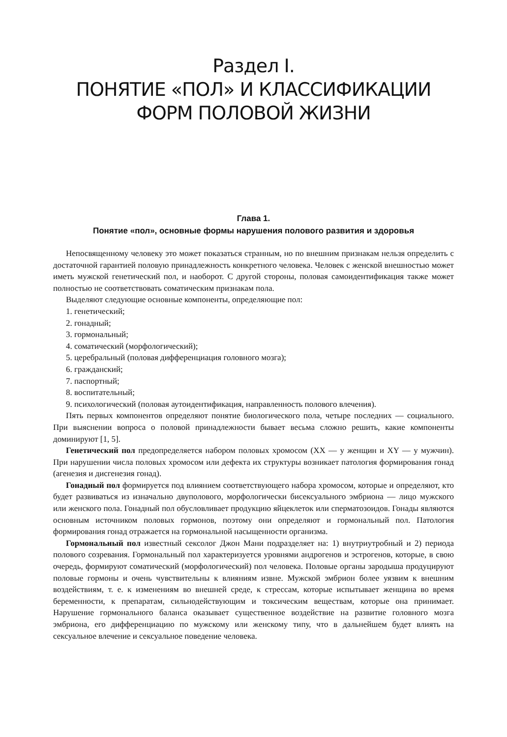Раздел I.
ПОНЯТИЕ «ПОЛ» И КЛАССИФИКАЦИИ
ФОРМ ПОЛОВОЙ ЖИЗНИ
Глава 1.
Понятие «пол», основные формы нарушения полового развития и здоровья
Непосвященному человеку это может показаться странным, но по внешним признакам нельзя определить с достаточной гарантией половую принадлежность конкретного человека. Человек с женской внешностью может иметь мужской генетический пол, и наоборот. С другой стороны, половая самоидентификация также может полностью не соответствовать соматическим признакам пола.
Выделяют следующие основные компоненты, определяющие пол:
1. генетический;
2. гонадный;
3. гормональный;
4. соматический (морфологический);
5. церебральный (половая дифференциация головного мозга);
6. гражданский;
7. паспортный;
8. воспитательный;
9. психологический (половая аутоидентификация, направленность полового влечения).
Пять первых компонентов определяют понятие биологического пола, четыре последних — социального. При выяснении вопроса о половой принадлежности бывает весьма сложно решить, какие компоненты доминируют [1, 5].
Генетический пол предопределяется набором половых хромосом (XX — у женщин и XY — у мужчин). При нарушении числа половых хромосом или дефекта их структуры возникает патология формирования гонад (агенезия и дисгенезия гонад).
Гонадный пол формируется под влиянием соответствующего набора хромосом, которые и определяют, кто будет развиваться из изначально двуполового, морфологически бисексуального эмбриона — лицо мужского или женского пола. Гонадный пол обусловливает продукцию яйцеклеток или сперматозоидов. Гонады являются основным источником половых гормонов, поэтому они определяют и гормональный пол. Патология формирования гонад отражается на гормональной насыщенности организма.
Гормональный пол известный сексолог Джон Мани подразделяет на: 1) внутриутробный и 2) периода полового созревания. Гормональный пол характеризуется уровнями андрогенов и эстрогенов, которые, в свою очередь, формируют соматический (морфологический) пол человека. Половые органы зародыша продуцируют половые гормоны и очень чувствительны к влияниям извне. Мужской эмбрион более уязвим к внешним воздействиям, т. е. к изменениям во внешней среде, к стрессам, которые испытывает женщина во время беременности, к препаратам, сильнодействующим и токсическим веществам, которые она принимает. Нарушение гормонального баланса оказывает существенное воздействие на развитие головного мозга эмбриона, его дифференциацию по мужскому или женскому типу, что в дальнейшем будет влиять на сексуальное влечение и сексуальное поведение человека.